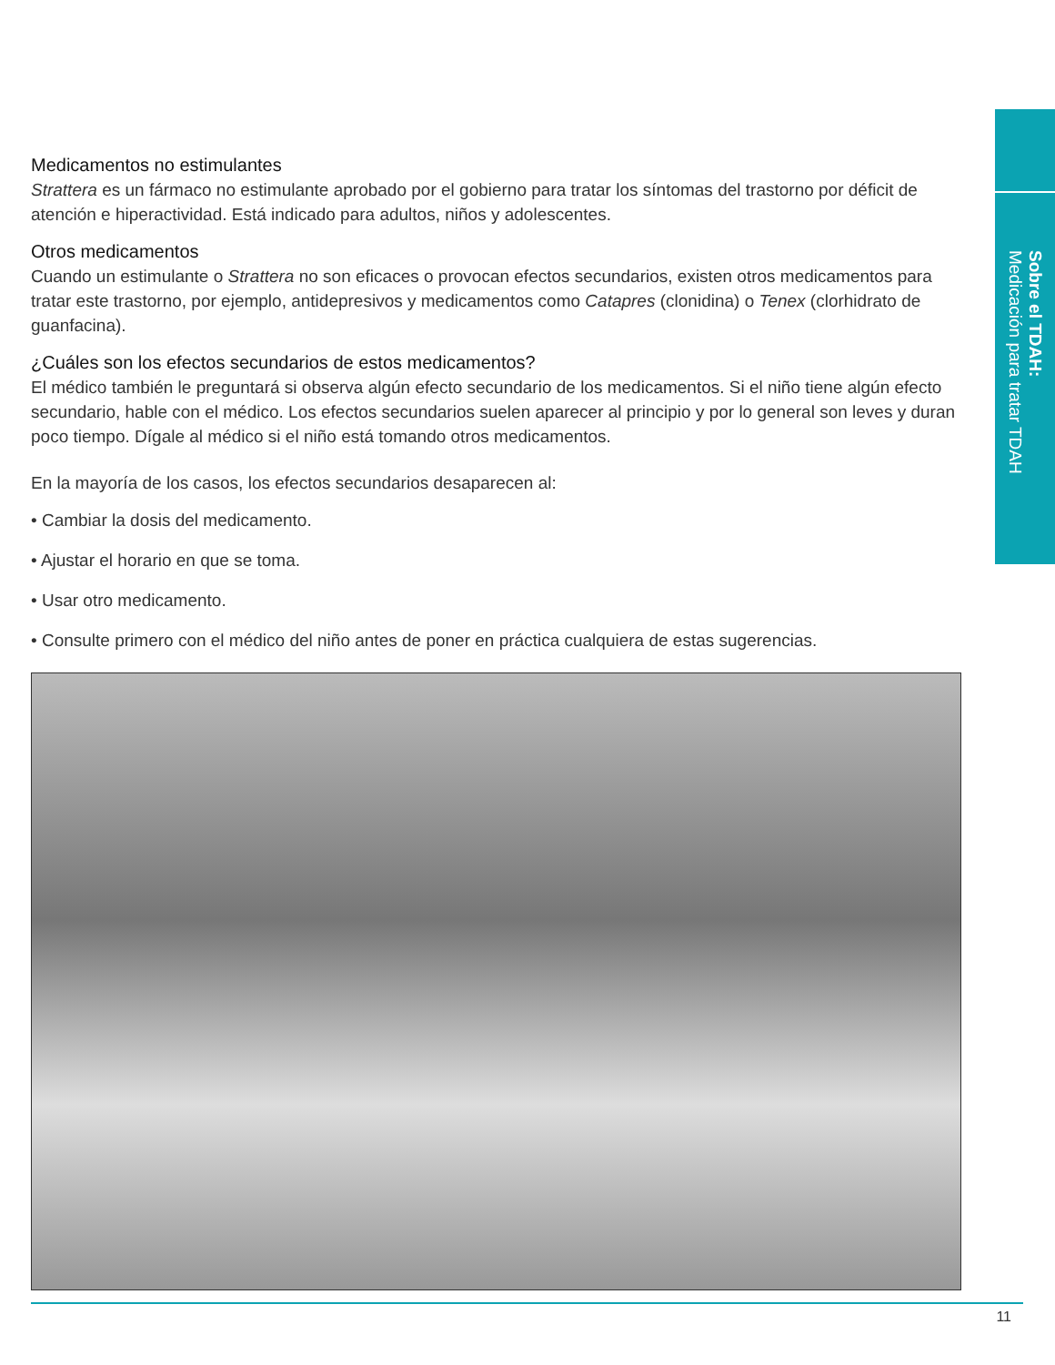Sobre el TDAH:
Medicación para tratar TDAH
Medicamentos no estimulantes
Strattera es un fármaco no estimulante aprobado por el gobierno para tratar los síntomas del trastorno por déficit de atención e hiperactividad. Está indicado para adultos, niños y adolescentes.
Otros medicamentos
Cuando un estimulante o Strattera no son eficaces o provocan efectos secundarios, existen otros medicamentos para tratar este trastorno, por ejemplo, antidepresivos y medicamentos como Catapres (clonidina) o Tenex (clorhidrato de guanfacina).
¿Cuáles son los efectos secundarios de estos medicamentos?
El médico también le preguntará si observa algún efecto secundario de los medicamentos. Si el niño tiene algún efecto secundario, hable con el médico. Los efectos secundarios suelen aparecer al principio y por lo general son leves y duran poco tiempo. Dígale al médico si el niño está tomando otros medicamentos.
En la mayoría de los casos, los efectos secundarios desaparecen al:
• Cambiar la dosis del medicamento.
• Ajustar el horario en que se toma.
• Usar otro medicamento.
• Consulte primero con el médico del niño antes de poner en práctica cualquiera de estas sugerencias.
11